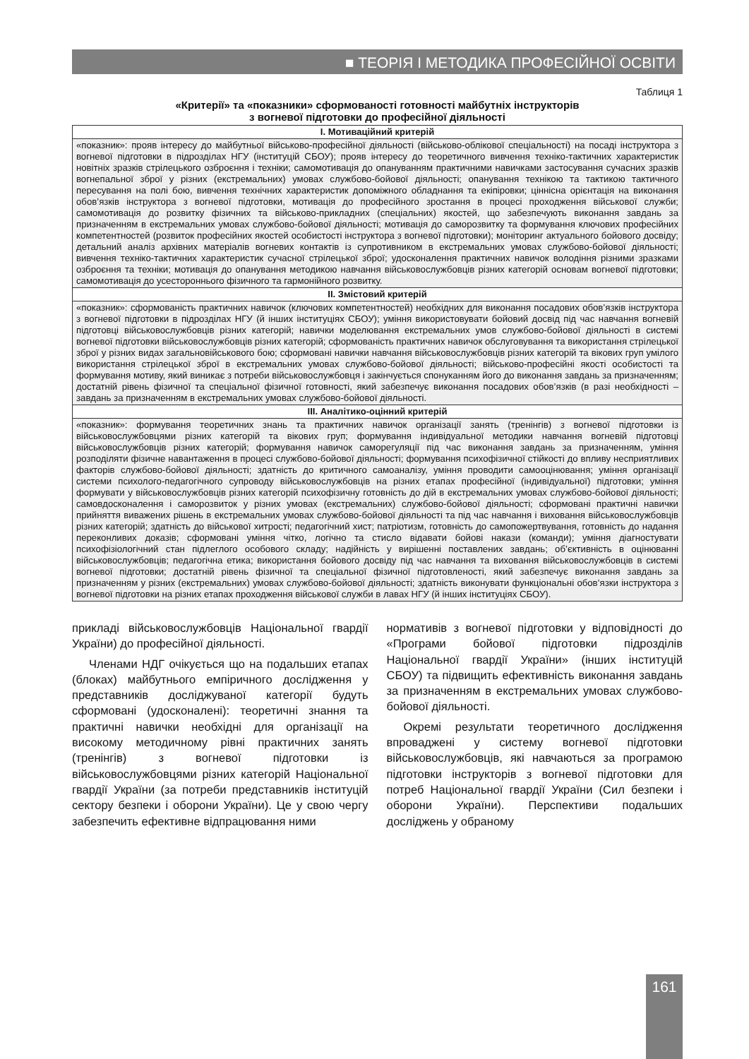■ ТЕОРІЯ І МЕТОДИКА ПРОФЕСІЙНОЇ ОСВІТИ
Таблиця 1
«Критерії» та «показники» сформованості готовності майбутніх інструкторів
з вогневої підготовки до професійної діяльності
| I. Мотиваційний критерій |
| --- |
| «показник»: прояв інтересу до майбутньої військово-професійної діяльності (військово-облікової спеціальності) на посаді інструктора з вогневої підготовки в підрозділах НГУ (інституцій СБОУ); прояв інтересу до теоретичного вивчення техніко-тактичних характеристик новітніх зразків стрілецького озброєння і техніки; самомотивація до опануванням практичними навичками застосування сучасних зразків вогнепальної зброї у різних (екстремальних) умовах службово-бойової діяльності; опанування технікою та тактикою тактичного пересування на полі бою, вивчення технічних характеристик допоміжного обладнання та екіпіровки; ціннісна орієнтація на виконання обов’язків інструктора з вогневої підготовки, мотивація до професійного зростання в процесі проходження військової служби; самомотивація до розвитку фізичних та військово-прикладних (спеціальних) якостей, що забезпечують виконання завдань за призначенням в екстремальних умовах службово-бойової діяльності; мотивація до саморозвитку та формування ключових професійних компетентностей (розвиток професійних якостей особистості інструктора з вогневої підготовки); моніторинг актуального бойового досвіду; детальний аналіз архівних матеріалів вогневих контактів із супротивником в екстремальних умовах службово-бойової діяльності; вивчення техніко-тактичних характеристик сучасної стрілецької зброї; удосконалення практичних навичок володіння різними зразками озброєння та техніки; мотивація до опанування методикою навчання військовослужбовців різних категорій основам вогневої підготовки; самомотивація до усестороннього фізичного та гармонійного розвитку. |
| II. Змістовий критерій |
| «показник»: сформованість практичних навичок (ключових компетентностей) необхідних для виконання посадових обов’язків інструктора з вогневої підготовки в підрозділах НГУ (й інших інституціях СБОУ); уміння використовувати бойовий досвід під час навчання вогневій підготовці військовослужбовців різних категорій; навички моделювання екстремальних умов службово-бойової діяльності в системі вогневої підготовки військовослужбовців різних категорій; сформованість практичних навичок обслуговування та використання стрілецької зброї у різних видах загальновійськового бою; сформовані навички навчання військовослужбовців різних категорій та вікових груп умілого використання стрілецької зброї в екстремальних умовах службово-бойової діяльності; військово-професійні якості особистості та формування мотиву, який виникає з потреби військовослужбовця і закінчується спонуканням його до виконання завдань за призначенням; достатній рівень фізичної та спеціальної фізичної готовності, який забезпечує виконання посадових обов’язків (в разі необхідності – завдань за призначенням в екстремальних умовах службово-бойової діяльності. |
| III. Аналітико-оцінний критерій |
| «показник»: формування теоретичних знань та практичних навичок організації занять (тренінгів) з вогневої підготовки із військовослужбовцями різних категорій та вікових груп; формування індивідуальної методики навчання вогневій підготовці військовослужбовців різних категорій; формування навичок саморегуляції під час виконання завдань за призначенням, уміння розподіляти фізичне навантаження в процесі службово-бойової діяльності; формування психофізичної стійкості до впливу несприятливих факторів службово-бойової діяльності; здатність до критичного самоаналізу, уміння проводити самооцінювання; уміння організації системи психолого-педагогічного супроводу військовослужбовців на різних етапах професійної (індивідуальної) підготовки; уміння формувати у військовослужбовців різних категорій психофізичну готовність до дій в екстремальних умовах службово-бойової діяльності; самовдосконалення і саморозвиток у різних умовах (екстремальних) службово-бойової діяльності; сформовані практичні навички прийняття виважених рішень в екстремальних умовах службово-бойової діяльності та під час навчання і виховання військовослужбовців різних категорій; здатність до військової хитрості; педагогічний хист; патріотизм, готовність до самопожертвування, готовність до надання переконливих доказів; сформовані уміння чітко, логічно та стисло відавати бойові накази (команди); уміння діагностувати психофізіологічний стан підлеглого особового складу; надійність у вирішенні поставлених завдань; об’єктивність в оцінюванні військовослужбовців; педагогічна етика; використання бойового досвіду під час навчання та виховання військовослужбовців в системі вогневої підготовки; достатній рівень фізичної та спеціальної фізичної підготовленості, який забезпечує виконання завдань за призначенням у різних (екстремальних) умовах службово-бойової діяльності; здатність виконувати функціональні обов’язки інструктора з вогневої підготовки на різних етапах проходження військової служби в лавах НГУ (й інших інституціях СБОУ). |
прикладі військовослужбовців Національної гвардії України) до професійної діяльності.
Членами НДГ очікується що на подальших етапах (блоках) майбутнього емпіричного дослідження у представників досліджуваної категорії будуть сформовані (удосконалені): теоретичні знання та практичні навички необхідні для організації на високому методичному рівні практичних занять (тренінгів) з вогневої підготовки із військовослужбовцями різних категорій Національної гвардії України (за потреби представників інституцій сектору безпеки і оборони України). Це у свою чергу забезпечить ефективне відпрацювання ними
нормативів з вогневої підготовки у відповідності до «Програми бойової підготовки підрозділів Національної гвардії України» (інших інституцій СБОУ) та підвищить ефективність виконання завдань за призначенням в екстремальних умовах службово-бойової діяльності.
Окремі результати теоретичного дослідження впроваджені у систему вогневої підготовки військовослужбовців, які навчаються за програмою підготовки інструкторів з вогневої підготовки для потреб Національної гвардії України (Сил безпеки і оборони України). Перспективи подальших досліджень у обраному
161